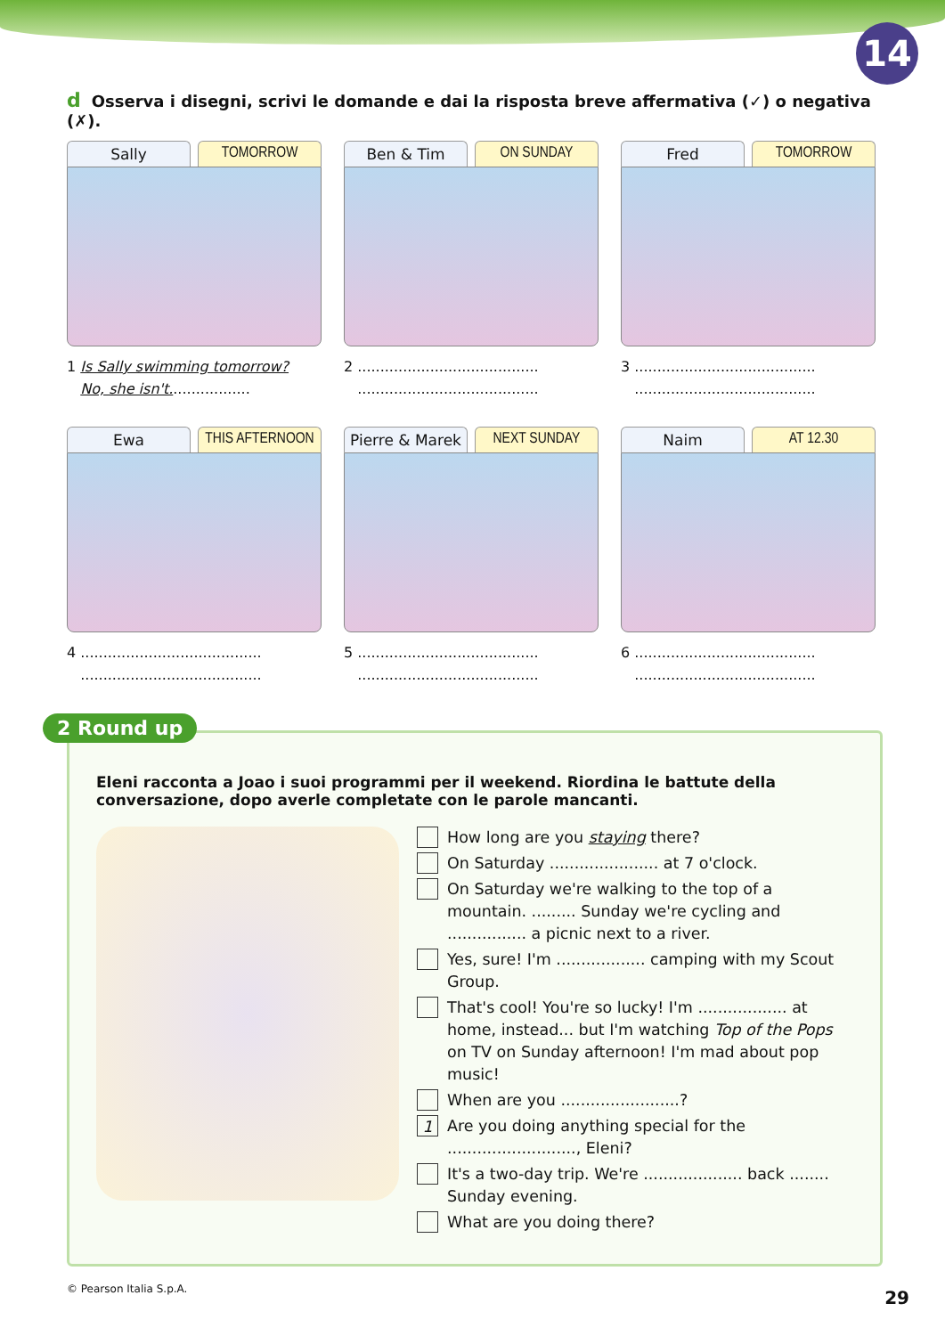14
d Osserva i disegni, scrivi le domande e dai la risposta breve affermativa (✓) o negativa (✗).
Sally TOMORROW
1 Is Sally swimming tomorrow?
No, she isn't..................
Ben & Tim ON SUNDAY
2 ........................................
........................................
Fred TOMORROW
3 ........................................
........................................
Ewa THIS AFTERNOON
4 ........................................
........................................
Pierre & Marek NEXT SUNDAY
5 ........................................
........................................
Naim AT 12.30
6 ........................................
........................................
2 Round up
Eleni racconta a Joao i suoi programmi per il weekend. Riordina le battute della conversazione, dopo averle completate con le parole mancanti.
How long are you staying there?
On Saturday ...................... at 7 o'clock.
On Saturday we're walking to the top of a mountain. ......... Sunday we're cycling and ................ a picnic next to a river.
Yes, sure! I'm .................. camping with my Scout Group.
That's cool! You're so lucky! I'm .................. at home, instead... but I'm watching Top of the Pops on TV on Sunday afternoon! I'm mad about pop music!
When are you ........................?
1
Are you doing anything special for the .........................., Eleni?
It's a two-day trip. We're .................... back ........ Sunday evening.
What are you doing there?
© Pearson Italia S.p.A. 29